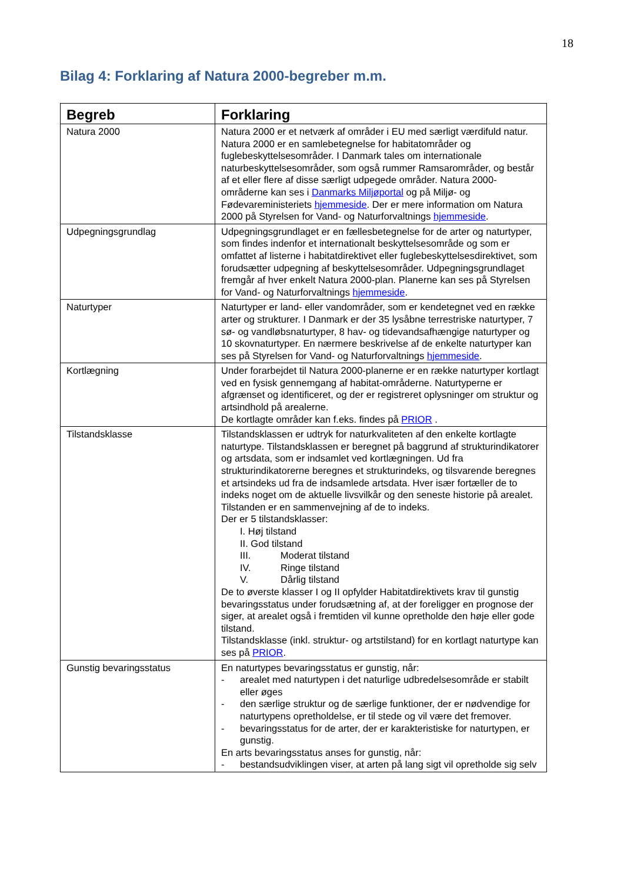18
Bilag 4: Forklaring af Natura 2000-begreber m.m.
| Begreb | Forklaring |
| --- | --- |
| Natura 2000 | Natura 2000 er et netværk af områder i EU med særligt værdifuld natur. Natura 2000 er en samlebetegnelse for habitatområder og fuglebeskyttelsesområder. I Danmark tales om internationale naturbeskyttelsesområder, som også rummer Ramsarområder, og består af et eller flere af disse særligt udpegede områder. Natura 2000-områderne kan ses i Danmarks Miljøportal og på Miljø- og Fødevareministeriets hjemmeside . Der er mere information om Natura 2000 på Styrelsen for Vand- og Naturforvaltnings hjemmeside . |
| Udpegningsgrundlag | Udpegningsgrundlaget er en fællesbetegnelse for de arter og naturtyper, som findes indenfor et internationalt beskyttelsesområde og som er omfattet af listerne i habitatdirektivet eller fuglebeskyttelsesdirektivet, som forudsætter udpegning af beskyttelsesområder. Udpegningsgrundlaget fremgår af hver enkelt Natura 2000-plan. Planerne kan ses på Styrelsen for Vand- og Naturforvaltnings hjemmeside . |
| Naturtyper | Naturtyper er land- eller vandområder, som er kendetegnet ved en række arter og strukturer. I Danmark er der 35 lysåbne terrestriske naturtyper, 7 sø- og vandløbsnaturtyper, 8 hav- og tidevandsafhængige naturtyper og 10 skovnaturtyper. En nærmere beskrivelse af de enkelte naturtyper kan ses på Styrelsen for Vand- og Naturforvaltnings hjemmeside . |
| Kortlægning | Under forarbejdet til Natura 2000-planerne er en række naturtyper kortlagt ved en fysisk gennemgang af habitat-områderne. Naturtyperne er afgrænset og identificeret, og der er registreret oplysninger om struktur og artsindhold på arealerne. De kortlagte områder kan f.eks. findes på PRIOR . |
| Tilstandsklasse | Tilstandsklassen er udtryk for naturkvaliteten af den enkelte kortlagte naturtype. Tilstandsklassen er beregnet på baggrund af strukturindikatorer og artsdata, som er indsamlet ved kortlægningen. Ud fra strukturindikatorerne beregnes et strukturindeks, og tilsvarende beregnes et artsindeks ud fra de indsamlede artsdata. Hver især fortæller de to indeks noget om de aktuelle livsvilkår og den seneste historie på arealet. Tilstanden er en sammenvejning af de to indeks. Der er 5 tilstandsklasser: I. Høj tilstand II. God tilstand III. Moderat tilstand IV. Ringe tilstand V. Dårlig tilstand De to øverste klasser I og II opfylder Habitatdirektivets krav til gunstig bevaringsstatus under forudsætning af, at der foreligger en prognose der siger, at arealet også i fremtiden vil kunne opretholde den høje eller gode tilstand. Tilstandsklasse (inkl. struktur- og artstilstand) for en kortlagt naturtype kan ses på PRIOR . |
| Gunstig bevaringsstatus | En naturtypes bevaringsstatus er gunstig, når: - arealet med naturtypen i det naturlige udbredelsesområde er stabilt eller øges - den særlige struktur og de særlige funktioner, der er nødvendige for naturtypens opretholdelse, er til stede og vil være det fremover. - bevaringsstatus for de arter, der er karakteristiske for naturtypen, er gunstig. En arts bevaringsstatus anses for gunstig, når: - bestandsudviklingen viser, at arten på lang sigt vil opretholde sig selv |